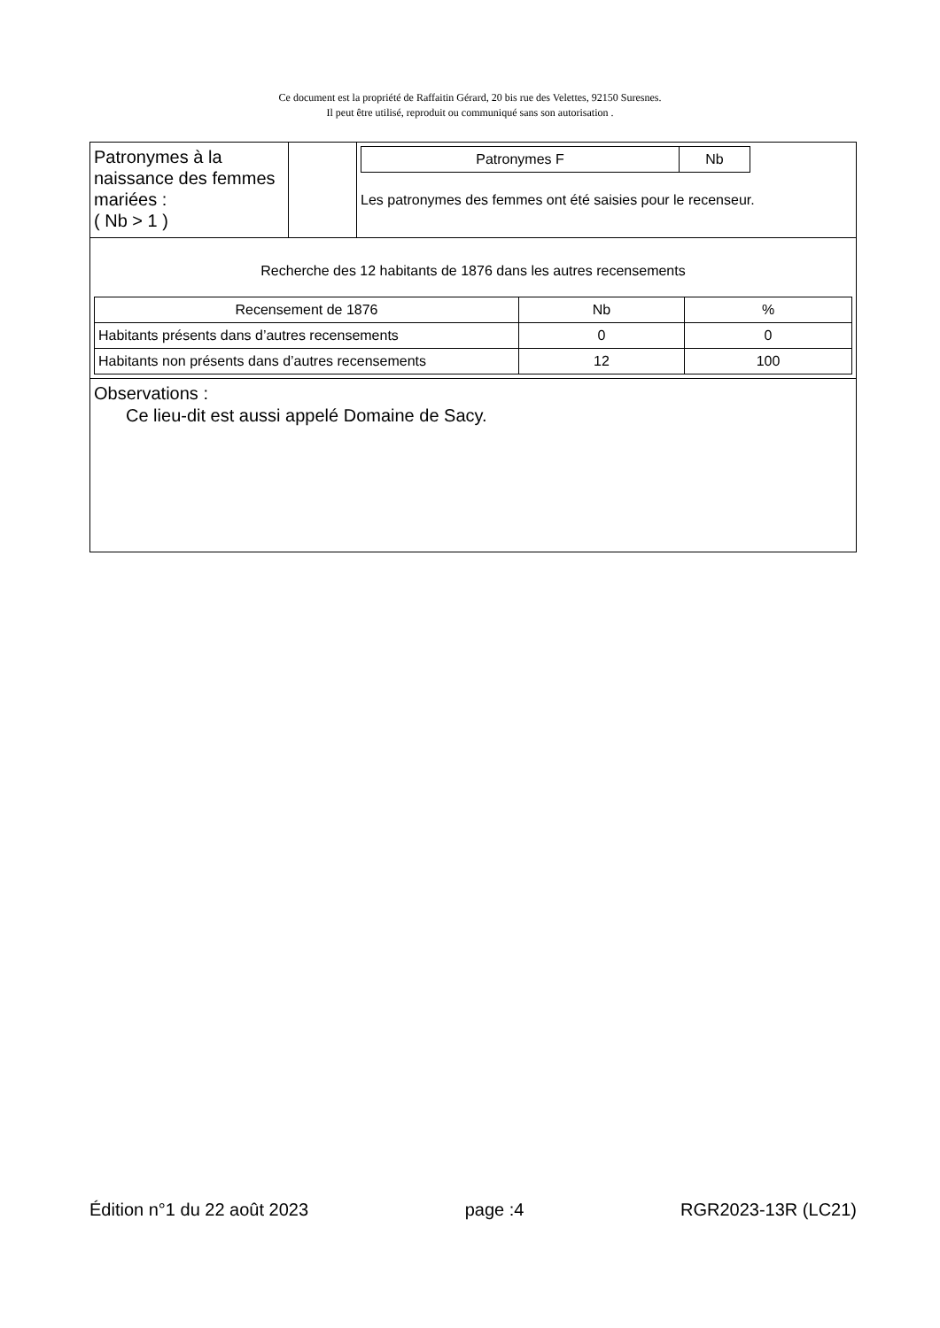Ce document est la propriété de Raffaitin Gérard, 20 bis rue des Velettes, 92150 Suresnes.
Il peut être utilisé, reproduit ou communiqué sans son autorisation .
| Patronymes à la naissance des femmes mariées : ( Nb > 1 ) | | / Patronymes F / Nb / Les patronymes des femmes ont été saisies pour le recenseur. |
| Recherche des 12 habitants de 1876 dans les autres recensements / Recensement de 1876 / Nb / % / / Habitants présents dans d’autres recensements / 0 / 0 / / Habitants non présents dans d’autres recensements / 12 / 100 / | | |
| Observations : Ce lieu-dit est aussi appelé Domaine de Sacy. | | |
Édition n°1 du 22 août 2023 page :4 RGR2023-13R (LC21)